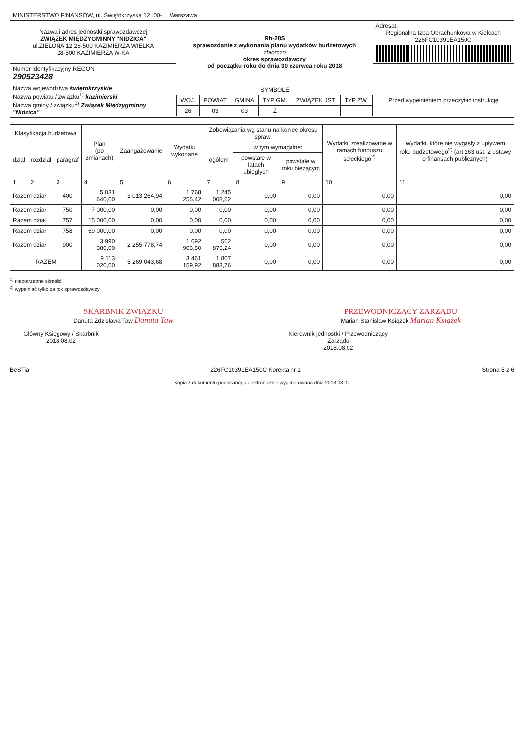| MINISTERSTWO FINANSÓW, ul. Świętokrzyska 12, 00-… Warszawa | | |
| Nazwa i adres jednostki sprawozdawczej ZWIĄZEK MIĘDZYGMINNY "NIDZICA" ul.ZIELONA 12 28-500 KAZIMIERZA WIELKA 28-500 KAZIMIERZA W-KA | Rb-28S sprawozdanie z wykonania planu wydatków budżetowych zbiorczo okres sprawozdawczy od początku roku do dnia 30 czerwca roku 2018 | Adresat: Regionalna Izba Obrachunkowa w Kielcach 226FC10391EA150C |
| Numer identyfikacyjny REGON 290523428 | | |
| Nazwa województwa świętokrzyskie Nazwa powiatu / związku<sup>1)</sup> kazimierski Nazwa gminy / związku<sup>1)</sup> Związek Międzygminny "Nidzica" | / SYMBOLE / / / / / / / --- / --- / --- / --- / --- / --- / / WOJ. / POWIAT / GMINA / TYP GM. / ZWIĄZEK JST / TYP ZW. / / 26 / 03 / 03 / Z / / / | Przed wypełnieniem przeczytać instrukcję |
| Klasyfikacja budżetowa | | | Plan (po zmianach) | Zaangażowanie | Wydatki wykonane | Zobowiązania wg stanu na koniec okresu spraw. | | | Wydatki, zrealizowane w ramach funduszu sołeckiego<sup>2)</sup> | Wydatki, które nie wygasły z upływem roku budżetowego<sup>2)</sup> (art.263 ust. 2 ustawy o finansach publicznych) |
| --- | --- | --- | --- | --- | --- | --- | --- | --- | --- | --- |
| dział | rozdział | paragraf | | | | ogółem | w tym wymagalne: | | | |
| | | | | | | | powstałe w latach ubiegłych | powstałe w roku bieżącym | | |
| 1 | 2 | 3 | 4 | 5 | 6 | 7 | 8 | 9 | 10 | 11 |
| Razem dział | | 400 | 5 031 640,00 | 3 013 264,94 | 1 768 256,42 | 1 245 008,52 | 0,00 | 0,00 | 0,00 | 0,00 |
| Razem dział | | 750 | 7 000,00 | 0,00 | 0,00 | 0,00 | 0,00 | 0,00 | 0,00 | 0,00 |
| Razem dział | | 757 | 15 000,00 | 0,00 | 0,00 | 0,00 | 0,00 | 0,00 | 0,00 | 0,00 |
| Razem dział | | 758 | 69 000,00 | 0,00 | 0,00 | 0,00 | 0,00 | 0,00 | 0,00 | 0,00 |
| Razem dział | | 900 | 3 990 380,00 | 2 255 778,74 | 1 692 903,50 | 562 875,24 | 0,00 | 0,00 | 0,00 | 0,00 |
| RAZEM | | | 9 113 020,00 | 5 269 043,68 | 3 461 159,92 | 1 807 883,76 | 0,00 | 0,00 | 0,00 | 0,00 |
<sup>1)</sup> niepotrzebne skreślić
<sup>2)</sup> wypełniać tylko za rok sprawozdawczy
SKARBNIK ZWIĄZKU
Danuta Zdzisława Taw Danuta Taw
Główny Księgowy / Skarbnik
2018.08.02
PRZEWODNICZĄCY ZARZĄDU
Marian Stanisław Książek Marian Książek
Kierownik jednostki / Przewodniczący Zarządu
2018.08.02
BeSTia 226FC10391EA150C Korekta nr 1 Strona 5 z 6
Kopia z dokumentu podpisanego elektronicznie wygenerowana dnia 2018.08.02